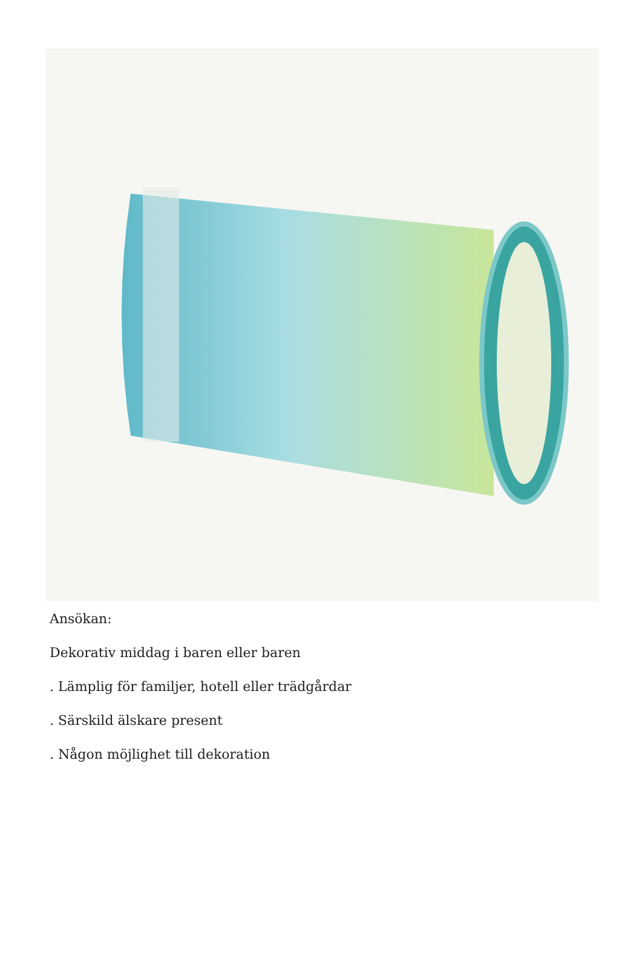Ansökan:
Dekorativ middag i baren eller baren
. Lämplig för familjer, hotell eller trädgårdar
. Särskild älskare present
. Någon möjlighet till dekoration